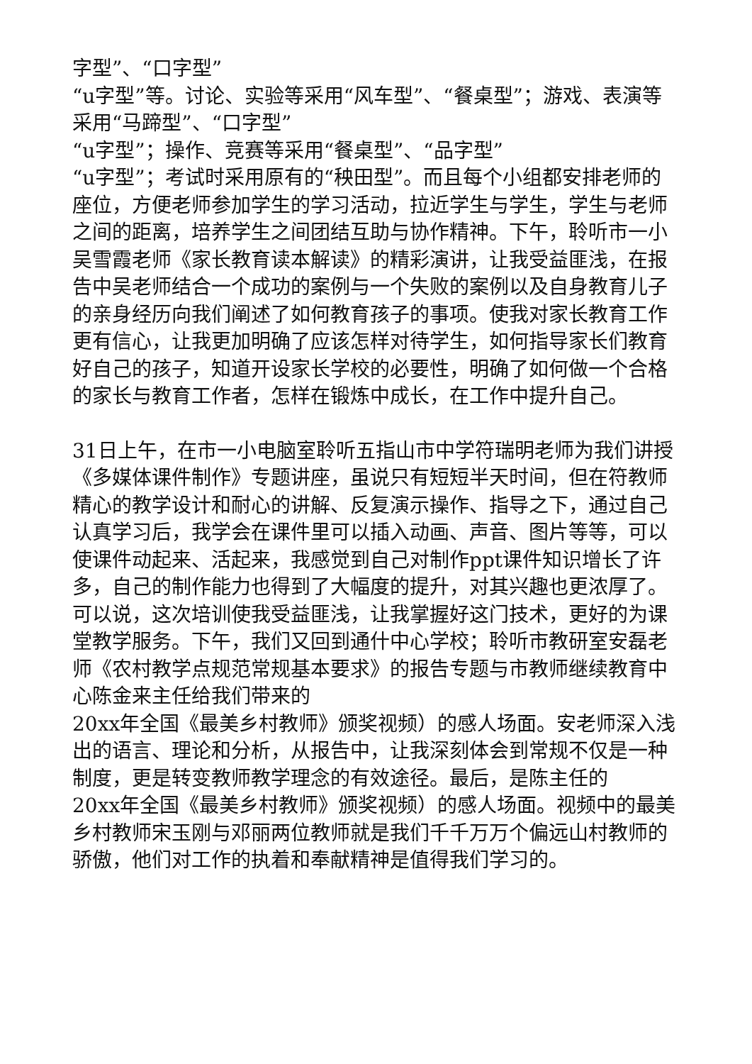字型”、“口字型”
“u字型”等。讨论、实验等采用“风车型”、“餐桌型”；游戏、表演等采用“马蹄型”、“口字型”
“u字型”；操作、竞赛等采用“餐桌型”、“品字型”
“u字型”；考试时采用原有的“秧田型”。而且每个小组都安排老师的座位，方便老师参加学生的学习活动，拉近学生与学生，学生与老师之间的距离，培养学生之间团结互助与协作精神。下午，聆听市一小吴雪霞老师《家长教育读本解读》的精彩演讲，让我受益匪浅，在报告中吴老师结合一个成功的案例与一个失败的案例以及自身教育儿子的亲身经历向我们阐述了如何教育孩子的事项。使我对家长教育工作更有信心，让我更加明确了应该怎样对待学生，如何指导家长们教育好自己的孩子，知道开设家长学校的必要性，明确了如何做一个合格的家长与教育工作者，怎样在锻炼中成长，在工作中提升自己。
31日上午，在市一小电脑室聆听五指山市中学符瑞明老师为我们讲授《多媒体课件制作》专题讲座，虽说只有短短半天时间，但在符教师精心的教学设计和耐心的讲解、反复演示操作、指导之下，通过自己认真学习后，我学会在课件里可以插入动画、声音、图片等等，可以使课件动起来、活起来，我感觉到自己对制作ppt课件知识增长了许多，自己的制作能力也得到了大幅度的提升，对其兴趣也更浓厚了。可以说，这次培训使我受益匪浅，让我掌握好这门技术，更好的为课堂教学服务。下午，我们又回到通什中心学校；聆听市教研室安磊老师《农村教学点规范常规基本要求》的报告专题与市教师继续教育中心陈金来主任给我们带来的
20xx年全国《最美乡村教师》颁奖视频）的感人场面。安老师深入浅出的语言、理论和分析，从报告中，让我深刻体会到常规不仅是一种制度，更是转变教师教学理念的有效途径。最后，是陈主任的
20xx年全国《最美乡村教师》颁奖视频）的感人场面。视频中的最美乡村教师宋玉刚与邓丽两位教师就是我们千千万万个偏远山村教师的骄傲，他们对工作的执着和奉献精神是值得我们学习的。